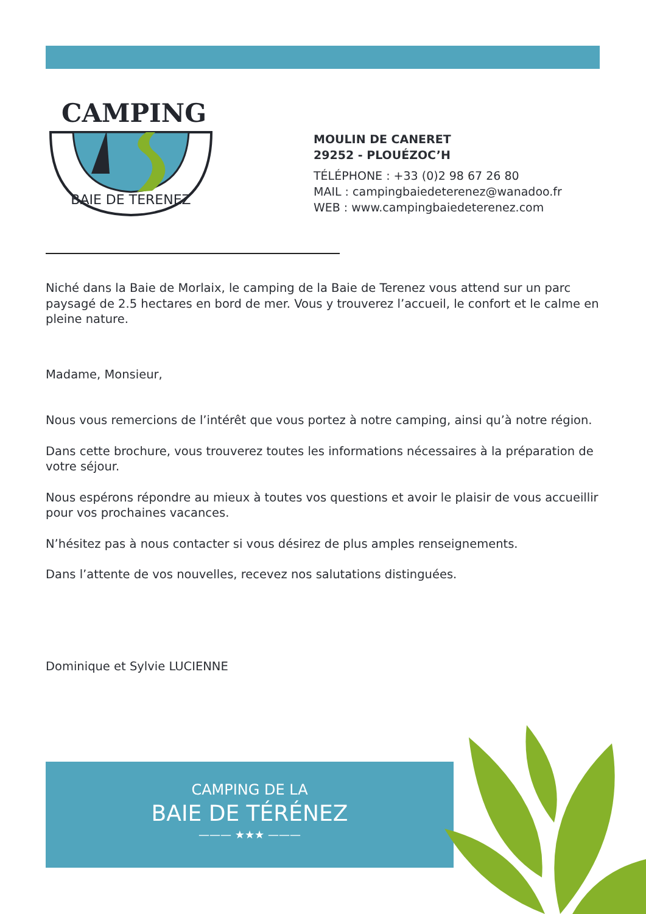CAMPING
BAIE DE TERENEZ
MOULIN DE CANERET
29252 - PLOUÉZOC’H
TÉLÉPHONE : +33 (0)2 98 67 26 80
MAIL : campingbaiedeterenez@wanadoo.fr
WEB : www.campingbaiedeterenez.com
Niché dans la Baie de Morlaix, le camping de la Baie de Terenez vous attend sur un parc paysagé de 2.5 hectares en bord de mer. Vous y trouverez l’accueil, le confort et le calme en pleine nature.
Madame, Monsieur,
Nous vous remercions de l’intérêt que vous portez à notre camping, ainsi qu’à notre région.
Dans cette brochure, vous trouverez toutes les informations nécessaires à la préparation de votre séjour.
Nous espérons répondre au mieux à toutes vos questions et avoir le plaisir de vous accueillir pour vos prochaines vacances.
N’hésitez pas à nous contacter si vous désirez de plus amples renseignements.
Dans l’attente de vos nouvelles, recevez nos salutations distinguées.
Dominique et Sylvie LUCIENNE
CAMPING DE LA
BAIE DE TÉRÉNEZ
——— ★★★ ———